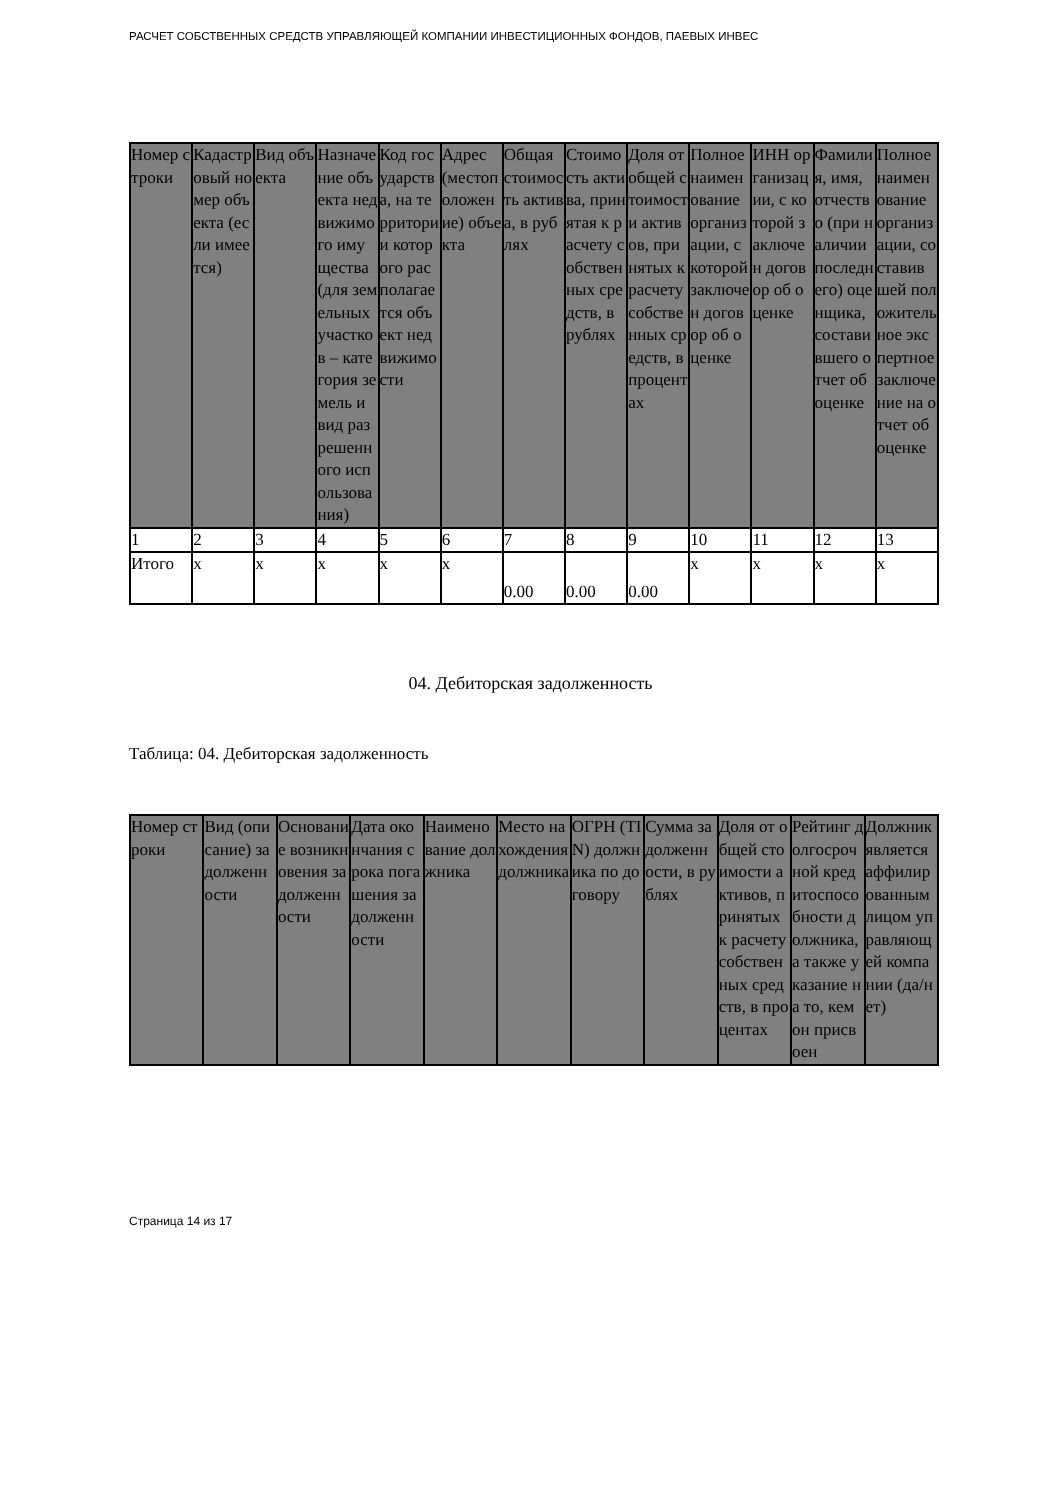РАСЧЕТ СОБСТВЕННЫХ СРЕДСТВ УПРАВЛЯЮЩЕЙ КОМПАНИИ ИНВЕСТИЦИОННЫХ ФОНДОВ, ПАЕВЫХ ИНВЕС
| Номер строки | Кадастровый номер объекта (если имеется) | Вид объекта | Назначение объекта недвижимого имущества (для земельных участков – категория земель и вид разрешенного использования) | Код государства, на территории которого располагается объект недвижимости | Адрес (местоположение) объекта | Общая стоимость актива, в рублях | Стоимость актива, принятая к расчету собственных средств, в рублях | Доля от общей стоимости активов, принятых к расчету собственных средств, в процентах | Полное наименование организации, с которой заключен договор об оценке | ИНН организации, с которой заключен договор об оценке | Фамилия, имя, отчество (при наличии последнего) оценщика, составившего отчет об оценке | Полное наименование организации, составившей положительное экспертное заключение на отчет об оценке |
| --- | --- | --- | --- | --- | --- | --- | --- | --- | --- | --- | --- | --- |
| 1 | 2 | 3 | 4 | 5 | 6 | 7 | 8 | 9 | 10 | 11 | 12 | 13 |
| Итого | x | x | x | x | x | 0.00 | 0.00 | 0.00 | x | x | x | x |
04. Дебиторская задолженность
Таблица: 04. Дебиторская задолженность
| Номер строки | Вид (описание) задолженности | Основание возникновения задолженности | Дата окончания срока погашения задолженности | Наименование должника | Место нахождения должника | ОГРН (TIN) должника по договору | Сумма задолженности, в рублях | Доля от общей стоимости активов, принятых к расчету собственных средств, в процентах | Рейтинг долгосрочной кредитоспособности должника, а также указание на то, кем он присвоен | Должник является аффилированным лицом управляющей компании (да/нет) |
| --- | --- | --- | --- | --- | --- | --- | --- | --- | --- | --- |
Страница 14 из 17